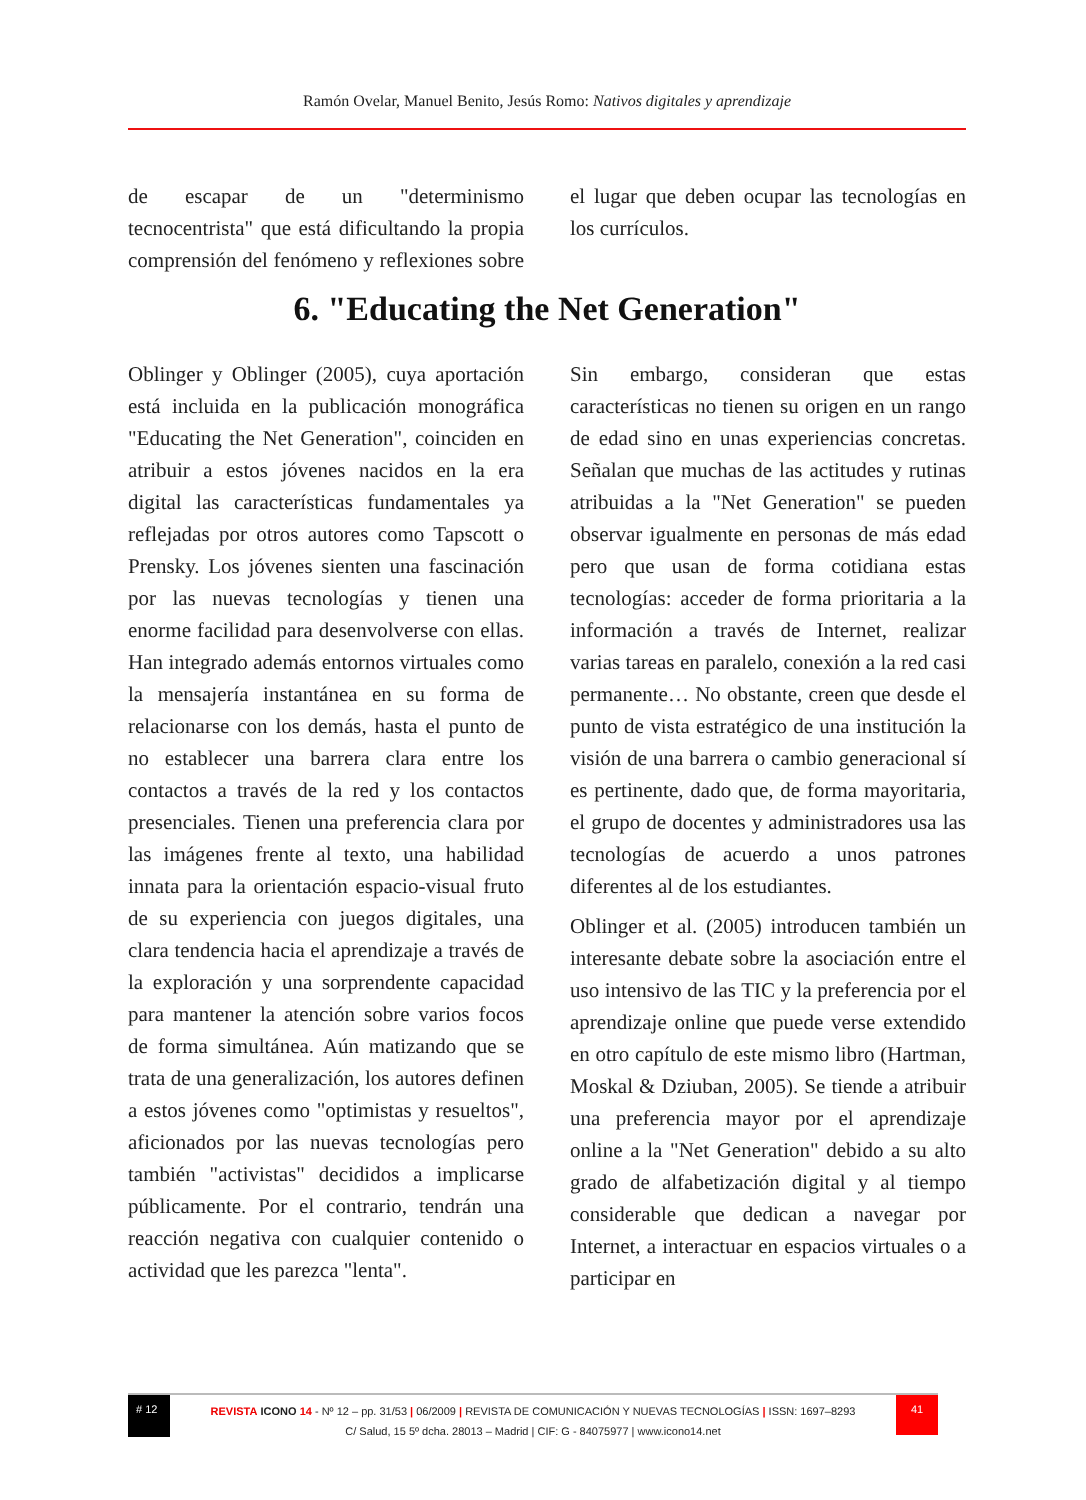Ramón Ovelar, Manuel Benito, Jesús Romo: Nativos digitales y aprendizaje
de escapar de un "determinismo tecnocentrista" que está dificultando la propia comprensión del fenómeno y reflexiones sobre el lugar que deben ocupar las tecnologías en los currículos.
6. "Educating the Net Generation"
Oblinger y Oblinger (2005), cuya aportación está incluida en la publicación monográfica "Educating the Net Generation", coinciden en atribuir a estos jóvenes nacidos en la era digital las características fundamentales ya reflejadas por otros autores como Tapscott o Prensky. Los jóvenes sienten una fascinación por las nuevas tecnologías y tienen una enorme facilidad para desenvolverse con ellas. Han integrado además entornos virtuales como la mensajería instantánea en su forma de relacionarse con los demás, hasta el punto de no establecer una barrera clara entre los contactos a través de la red y los contactos presenciales. Tienen una preferencia clara por las imágenes frente al texto, una habilidad innata para la orientación espacio-visual fruto de su experiencia con juegos digitales, una clara tendencia hacia el aprendizaje a través de la exploración y una sorprendente capacidad para mantener la atención sobre varios focos de forma simultánea. Aún matizando que se trata de una generalización, los autores definen a estos jóvenes como "optimistas y resueltos", aficionados por las nuevas tecnologías pero también "activistas" decididos a implicarse públicamente. Por el contrario, tendrán una reacción negativa con cualquier contenido o actividad que les parezca "lenta".
Sin embargo, consideran que estas características no tienen su origen en un rango de edad sino en unas experiencias concretas. Señalan que muchas de las actitudes y rutinas atribuidas a la "Net Generation" se pueden observar igualmente en personas de más edad pero que usan de forma cotidiana estas tecnologías: acceder de forma prioritaria a la información a través de Internet, realizar varias tareas en paralelo, conexión a la red casi permanente… No obstante, creen que desde el punto de vista estratégico de una institución la visión de una barrera o cambio generacional sí es pertinente, dado que, de forma mayoritaria, el grupo de docentes y administradores usa las tecnologías de acuerdo a unos patrones diferentes al de los estudiantes.
Oblinger et al. (2005) introducen también un interesante debate sobre la asociación entre el uso intensivo de las TIC y la preferencia por el aprendizaje online que puede verse extendido en otro capítulo de este mismo libro (Hartman, Moskal & Dziuban, 2005). Se tiende a atribuir una preferencia mayor por el aprendizaje online a la "Net Generation" debido a su alto grado de alfabetización digital y al tiempo considerable que dedican a navegar por Internet, a interactuar en espacios virtuales o a participar en
# 12
REVISTA ICONO 14 - Nº 12 – pp. 31/53 | 06/2009 | REVISTA DE COMUNICACIÓN Y NUEVAS TECNOLOGÍAS | ISSN: 1697–8293
41
C/ Salud, 15 5º dcha. 28013 – Madrid | CIF: G - 84075977 | www.icono14.net